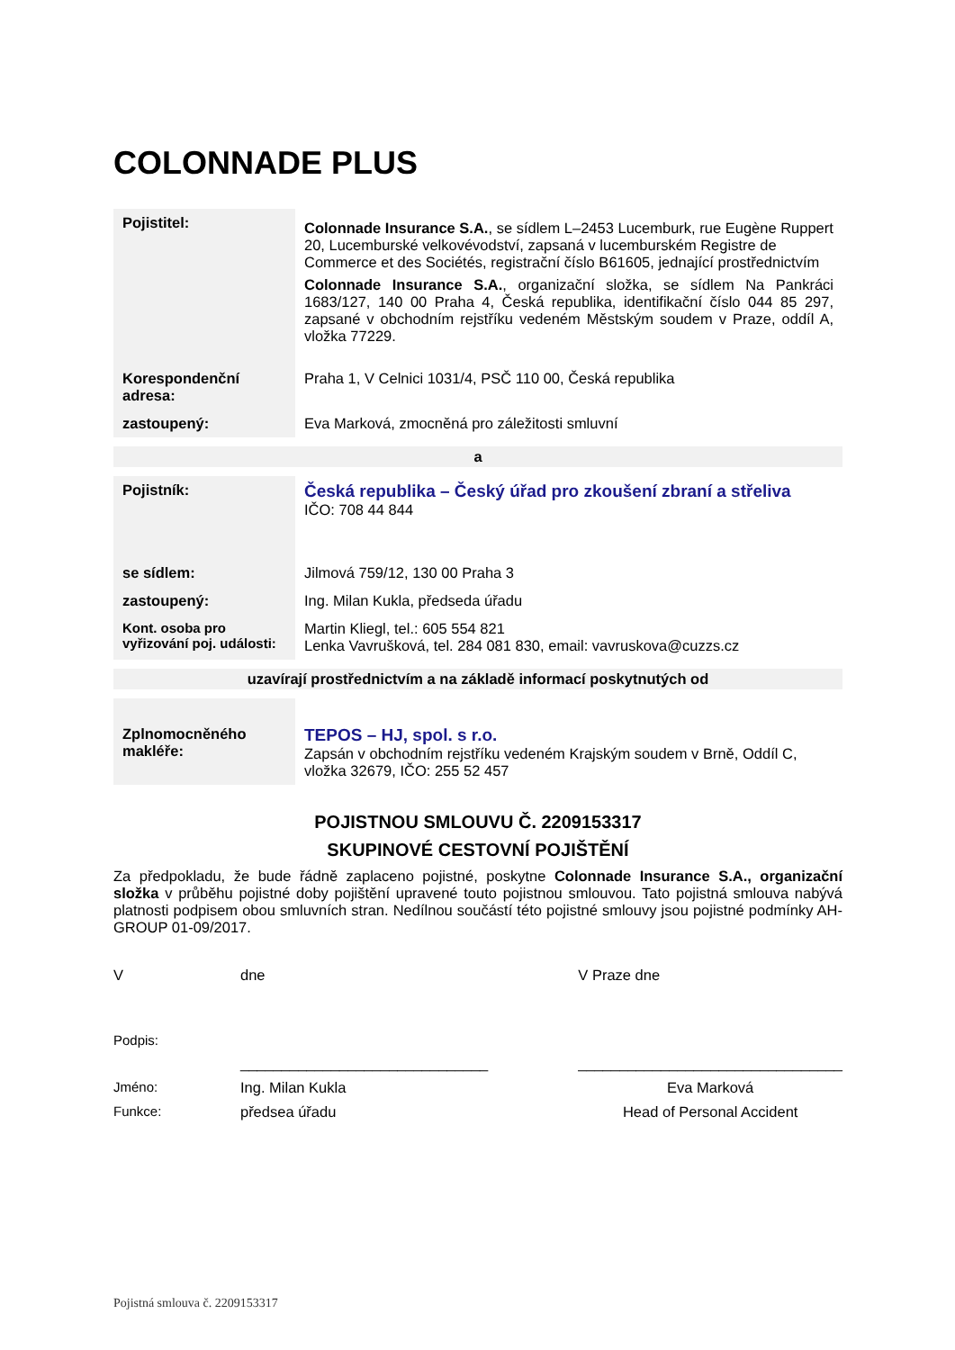COLONNADE PLUS
| Pojistitel: | Colonnade Insurance S.A. , se sídlem L–2453 Lucemburk, rue Eugène Ruppert 20, Lucemburské velkovévodství, zapsaná v lucemburském Registre de Commerce et des Sociétés, registrační číslo B61605, jednající prostřednictvím Colonnade Insurance S.A. , organizační složka, se sídlem Na Pankráci 1683/127, 140 00 Praha 4, Česká republika, identifikační číslo 044 85 297, zapsané v obchodním rejstříku vedeném Městským soudem v Praze, oddíl A, vložka 77229. |
| Korespondenční adresa: | Praha 1, V Celnici 1031/4, PSČ 110 00, Česká republika |
| zastoupený: | Eva Marková, zmocněná pro záležitosti smluvní |
a
| Pojistník: | Česká republika – Český úřad pro zkoušení zbraní a střeliva IČO: 708 44 844 |
| se sídlem: | Jilmová 759/12, 130 00 Praha 3 |
| zastoupený: | Ing. Milan Kukla, předseda úřadu |
| Kont. osoba pro vyřizování poj. události: | Martin Kliegl, tel.: 605 554 821 Lenka Vavrušková, tel. 284 081 830, email: vavruskova@cuzzs.cz |
uzavírají prostřednictvím a na základě informací poskytnutých od
| Zplnomocněného makléře: | TEPOS – HJ, spol. s r.o. Zapsán v obchodním rejstříku vedeném Krajským soudem v Brně, Oddíl C, vložka 32679, IČO: 255 52 457 |
POJISTNOU SMLOUVU Č. 2209153317
SKUPINOVÉ CESTOVNÍ POJIŠTĚNÍ
Za předpokladu, že bude řádně zaplaceno pojistné, poskytne Colonnade Insurance S.A., organizační složka v průběhu pojistné doby pojištění upravené touto pojistnou smlouvou. Tato pojistná smlouva nabývá platnosti podpisem obou smluvních stran. Nedílnou součástí této pojistné smlouvy jsou pojistné podmínky AH-GROUP 01-09/2017.
| V | dne | V Praze dne |
| Podpis: | | |
| | ______________________________ | ________________________________ |
| Jméno: | Ing. Milan Kukla | Eva Marková |
| Funkce: | předsea úřadu | Head of Personal Accident |
Pojistná smlouva č. 2209153317